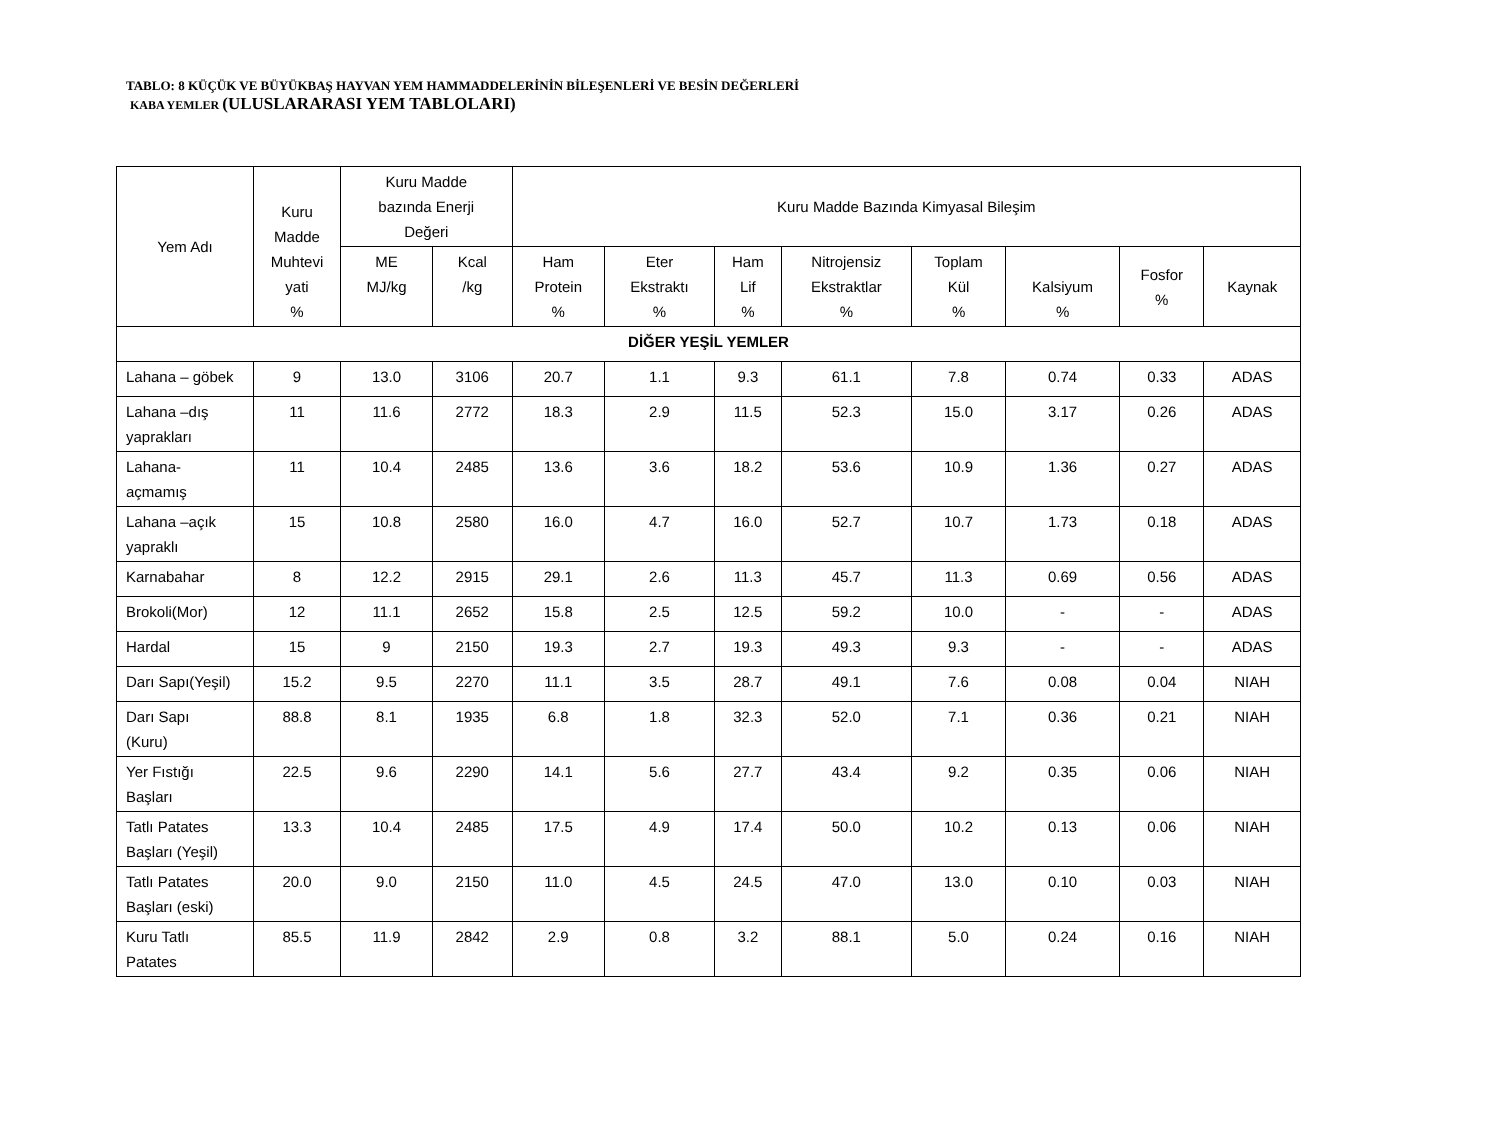TABLO: 8 KÜÇÜK VE BÜYÜKBAŞ HAYVAN YEM HAMMADDELERİNİN BİLEŞENLERİ VE BESİN DEĞERLERİ
KABA YEMLER (ULUSLARARASI YEM TABLOLARI)
| Yem Adı | Kuru Madde Muhtevi yati % | Kuru Madde bazında Enerji Değeri | | Kuru Madde Bazında Kimyasal Bileşim | | | | | | | |
| --- | --- | --- | --- | --- | --- | --- | --- | --- | --- | --- | --- |
| | | ME MJ/kg | Kcal /kg | Ham Protein % | Eter Ekstraktı % | Ham Lif % | Nitrojensiz Ekstraktlar % | Toplam Kül % | Kalsiyum % | Fosfor % | Kaynak |
| DİĞER YEŞİL YEMLER | | | | | | | | | | | |
| Lahana – göbek | 9 | 13.0 | 3106 | 20.7 | 1.1 | 9.3 | 61.1 | 7.8 | 0.74 | 0.33 | ADAS |
| Lahana –dış yaprakları | 11 | 11.6 | 2772 | 18.3 | 2.9 | 11.5 | 52.3 | 15.0 | 3.17 | 0.26 | ADAS |
| Lahana- açmamış | 11 | 10.4 | 2485 | 13.6 | 3.6 | 18.2 | 53.6 | 10.9 | 1.36 | 0.27 | ADAS |
| Lahana –açık yapraklı | 15 | 10.8 | 2580 | 16.0 | 4.7 | 16.0 | 52.7 | 10.7 | 1.73 | 0.18 | ADAS |
| Karnabahar | 8 | 12.2 | 2915 | 29.1 | 2.6 | 11.3 | 45.7 | 11.3 | 0.69 | 0.56 | ADAS |
| Brokoli(Mor) | 12 | 11.1 | 2652 | 15.8 | 2.5 | 12.5 | 59.2 | 10.0 | - | - | ADAS |
| Hardal | 15 | 9 | 2150 | 19.3 | 2.7 | 19.3 | 49.3 | 9.3 | - | - | ADAS |
| Darı Sapı(Yeşil) | 15.2 | 9.5 | 2270 | 11.1 | 3.5 | 28.7 | 49.1 | 7.6 | 0.08 | 0.04 | NIAH |
| Darı Sapı (Kuru) | 88.8 | 8.1 | 1935 | 6.8 | 1.8 | 32.3 | 52.0 | 7.1 | 0.36 | 0.21 | NIAH |
| Yer Fıstığı Başları | 22.5 | 9.6 | 2290 | 14.1 | 5.6 | 27.7 | 43.4 | 9.2 | 0.35 | 0.06 | NIAH |
| Tatlı Patates Başları (Yeşil) | 13.3 | 10.4 | 2485 | 17.5 | 4.9 | 17.4 | 50.0 | 10.2 | 0.13 | 0.06 | NIAH |
| Tatlı Patates Başları (eski) | 20.0 | 9.0 | 2150 | 11.0 | 4.5 | 24.5 | 47.0 | 13.0 | 0.10 | 0.03 | NIAH |
| Kuru Tatlı Patates | 85.5 | 11.9 | 2842 | 2.9 | 0.8 | 3.2 | 88.1 | 5.0 | 0.24 | 0.16 | NIAH |